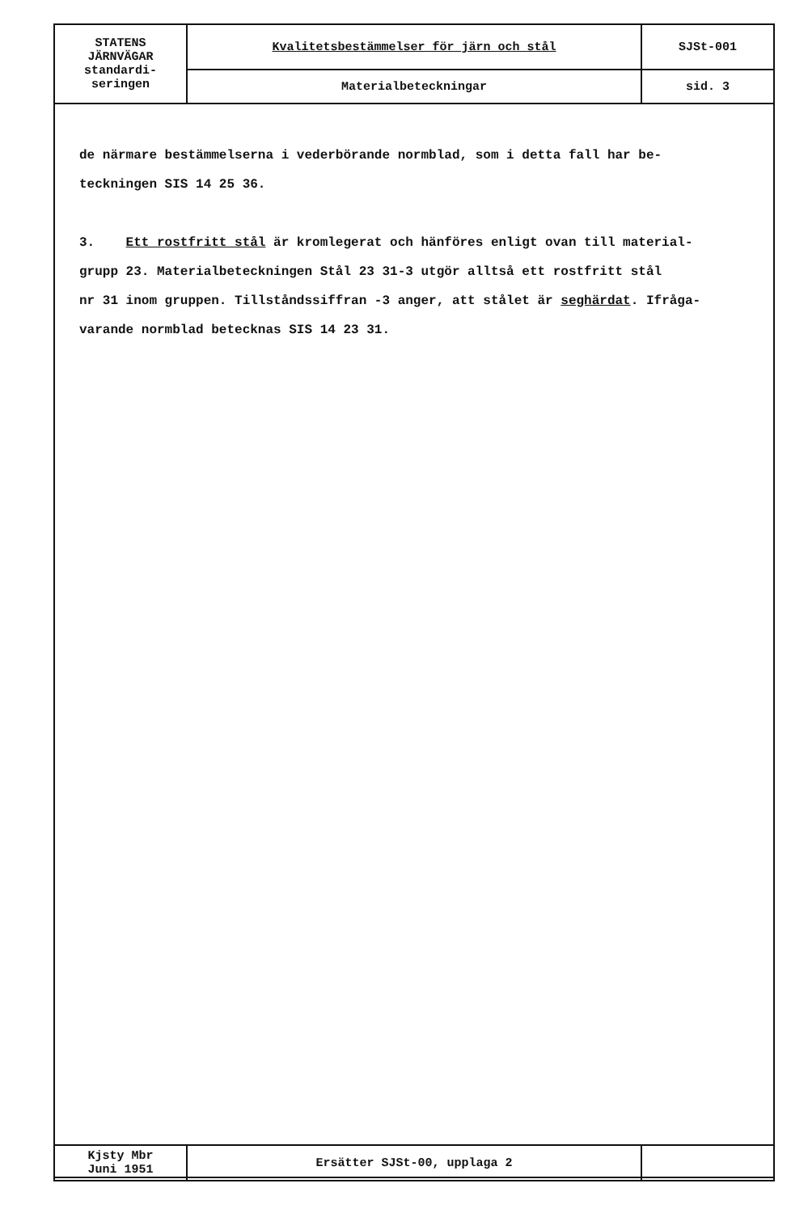| STATENS JÄRNVÄGAR standardi- seringen | Kvalitetsbestämmelser för järn och stål | SJSt-001 |
| | Materialbeteckningar | sid. 3 |
de närmare bestämmelserna i vederbörande normblad, som i detta fall har be-
teckningen SIS 14 25 36.
3. Ett rostfritt stål är kromlegerat och hänföres enligt ovan till material-
grupp 23. Materialbeteckningen Stål 23 31-3 utgör alltså ett rostfritt stål
nr 31 inom gruppen. Tillståndssiffran -3 anger, att stålet är seghärdat. Ifråga-
varande normblad betecknas SIS 14 23 31.
| Kjsty Mbr Juni 1951 | Ersätter SJSt-00, upplaga 2 | |